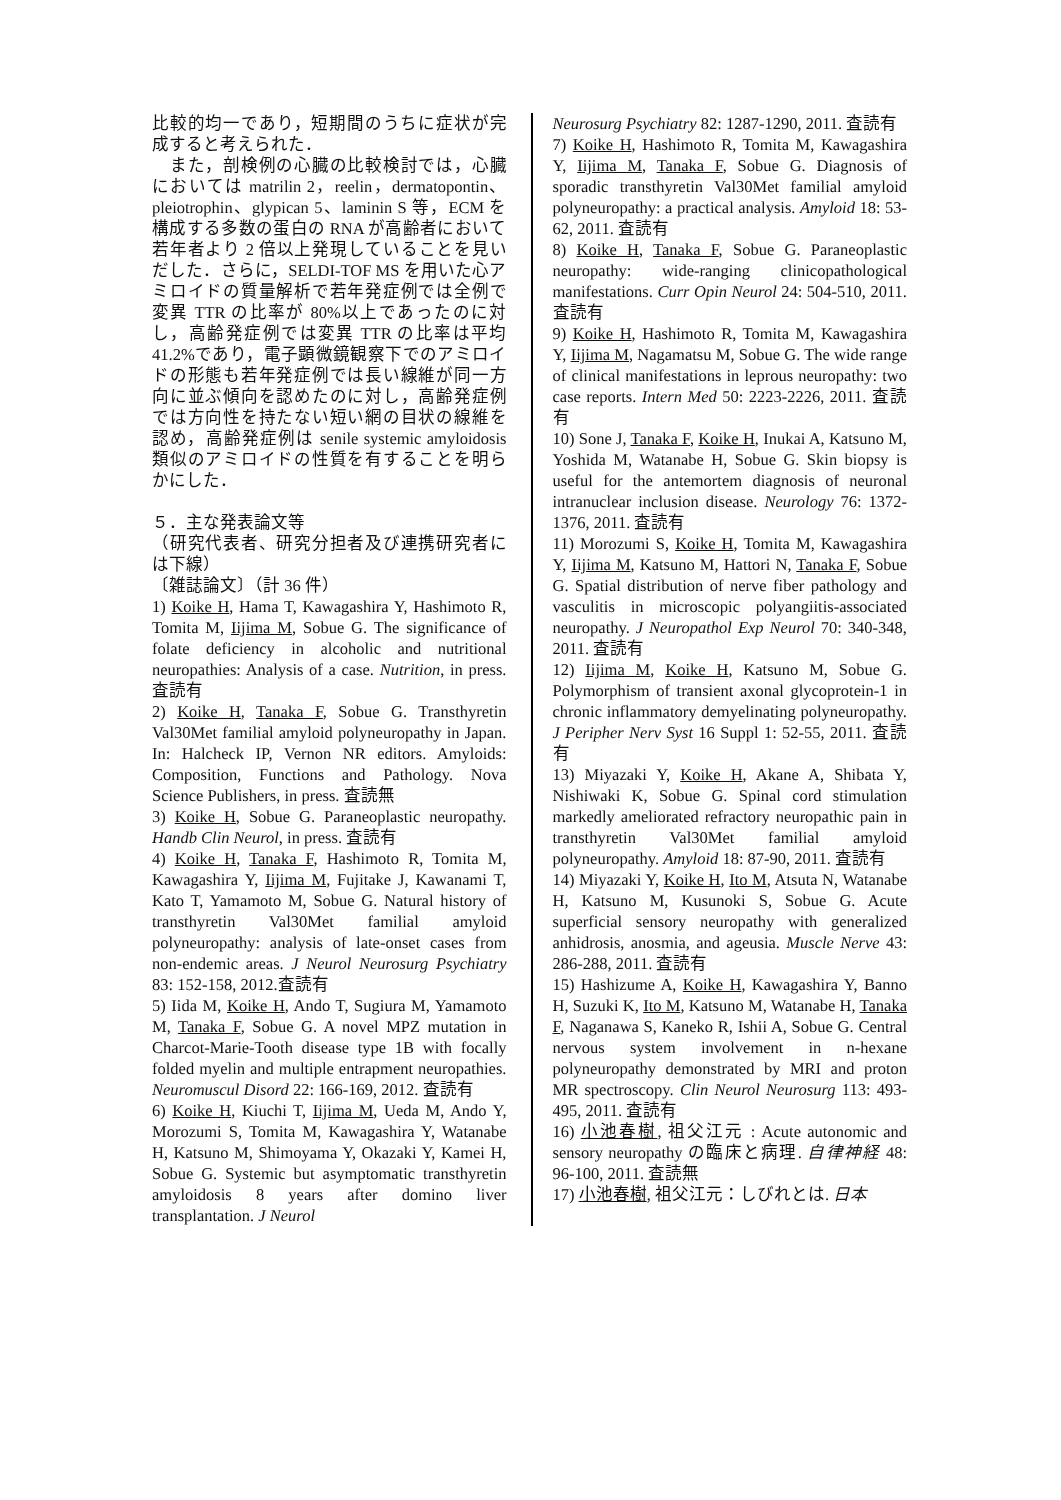比較的均一であり，短期間のうちに症状が完成すると考えられた．
　また，剖検例の心臓の比較検討では，心臓においては matrilin 2，reelin，dermatopontin、pleiotrophin、glypican 5、laminin S 等，ECM を構成する多数の蛋白の RNA が高齢者において若年者より 2 倍以上発現していることを見いだした．さらに，SELDI-TOF MS を用いた心アミロイドの質量解析で若年発症例では全例で変異 TTR の比率が 80%以上であったのに対し，高齢発症例では変異 TTR の比率は平均 41.2%であり，電子顕微鏡観察下でのアミロイドの形態も若年発症例では長い線維が同一方向に並ぶ傾向を認めたのに対し，高齢発症例では方向性を持たない短い網の目状の線維を認め，高齢発症例は senile systemic amyloidosis 類似のアミロイドの性質を有することを明らかにした．
５．主な発表論文等
（研究代表者、研究分担者及び連携研究者には下線）
〔雑誌論文〕（計 36 件）
1) Koike H, Hama T, Kawagashira Y, Hashimoto R, Tomita M, Iijima M, Sobue G. The significance of folate deficiency in alcoholic and nutritional neuropathies: Analysis of a case. Nutrition, in press. 査読有
2) Koike H, Tanaka F, Sobue G. Transthyretin Val30Met familial amyloid polyneuropathy in Japan. In: Halcheck IP, Vernon NR editors. Amyloids: Composition, Functions and Pathology. Nova Science Publishers, in press. 査読無
3) Koike H, Sobue G. Paraneoplastic neuropathy. Handb Clin Neurol, in press. 査読有
4) Koike H, Tanaka F, Hashimoto R, Tomita M, Kawagashira Y, Iijima M, Fujitake J, Kawanami T, Kato T, Yamamoto M, Sobue G. Natural history of transthyretin Val30Met familial amyloid polyneuropathy: analysis of late-onset cases from non-endemic areas. J Neurol Neurosurg Psychiatry 83: 152-158, 2012.査読有
5) Iida M, Koike H, Ando T, Sugiura M, Yamamoto M, Tanaka F, Sobue G. A novel MPZ mutation in Charcot-Marie-Tooth disease type 1B with focally folded myelin and multiple entrapment neuropathies. Neuromuscul Disord 22: 166-169, 2012. 査読有
6) Koike H, Kiuchi T, Iijima M, Ueda M, Ando Y, Morozumi S, Tomita M, Kawagashira Y, Watanabe H, Katsuno M, Shimoyama Y, Okazaki Y, Kamei H, Sobue G. Systemic but asymptomatic transthyretin amyloidosis 8 years after domino liver transplantation. J Neurol
Neurosurg Psychiatry 82: 1287-1290, 2011. 査読有
7) Koike H, Hashimoto R, Tomita M, Kawagashira Y, Iijima M, Tanaka F, Sobue G. Diagnosis of sporadic transthyretin Val30Met familial amyloid polyneuropathy: a practical analysis. Amyloid 18: 53-62, 2011. 査読有
8) Koike H, Tanaka F, Sobue G. Paraneoplastic neuropathy: wide-ranging clinicopathological manifestations. Curr Opin Neurol 24: 504-510, 2011. 査読有
9) Koike H, Hashimoto R, Tomita M, Kawagashira Y, Iijima M, Nagamatsu M, Sobue G. The wide range of clinical manifestations in leprous neuropathy: two case reports. Intern Med 50: 2223-2226, 2011. 査読有
10) Sone J, Tanaka F, Koike H, Inukai A, Katsuno M, Yoshida M, Watanabe H, Sobue G. Skin biopsy is useful for the antemortem diagnosis of neuronal intranuclear inclusion disease. Neurology 76: 1372-1376, 2011. 査読有
11) Morozumi S, Koike H, Tomita M, Kawagashira Y, Iijima M, Katsuno M, Hattori N, Tanaka F, Sobue G. Spatial distribution of nerve fiber pathology and vasculitis in microscopic polyangiitis-associated neuropathy. J Neuropathol Exp Neurol 70: 340-348, 2011. 査読有
12) Iijima M, Koike H, Katsuno M, Sobue G. Polymorphism of transient axonal glycoprotein-1 in chronic inflammatory demyelinating polyneuropathy. J Peripher Nerv Syst 16 Suppl 1: 52-55, 2011. 査読有
13) Miyazaki Y, Koike H, Akane A, Shibata Y, Nishiwaki K, Sobue G. Spinal cord stimulation markedly ameliorated refractory neuropathic pain in transthyretin Val30Met familial amyloid polyneuropathy. Amyloid 18: 87-90, 2011. 査読有
14) Miyazaki Y, Koike H, Ito M, Atsuta N, Watanabe H, Katsuno M, Kusunoki S, Sobue G. Acute superficial sensory neuropathy with generalized anhidrosis, anosmia, and ageusia. Muscle Nerve 43: 286-288, 2011. 査読有
15) Hashizume A, Koike H, Kawagashira Y, Banno H, Suzuki K, Ito M, Katsuno M, Watanabe H, Tanaka F, Naganawa S, Kaneko R, Ishii A, Sobue G. Central nervous system involvement in n-hexane polyneuropathy demonstrated by MRI and proton MR spectroscopy. Clin Neurol Neurosurg 113: 493-495, 2011. 査読有
16) 小池春樹, 祖父江元 : Acute autonomic and sensory neuropathy の臨床と病理. 自律神経 48: 96-100, 2011. 査読無
17) 小池春樹, 祖父江元：しびれとは. 日本